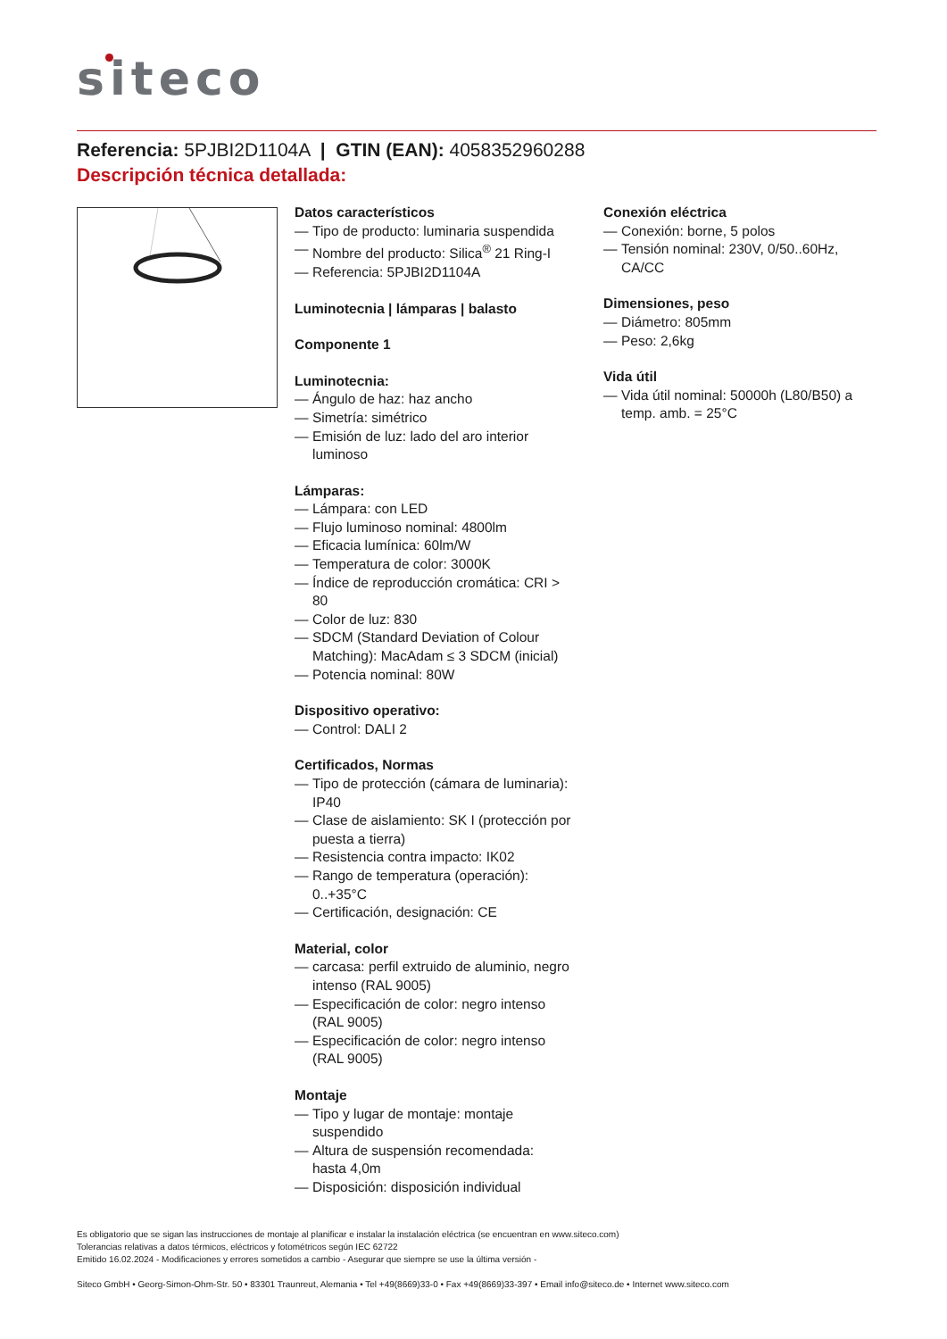siteco
Referencia: 5PJBI2D1104A | GTIN (EAN): 4058352960288
Descripción técnica detallada:
Datos característicos
— Tipo de producto: luminaria suspendida
— Nombre del producto: Silica<sup>®</sup> 21 Ring-I
— Referencia: 5PJBI2D1104A
Luminotecnia | lámparas | balasto
Componente 1
Luminotecnia:
— Ángulo de haz: haz ancho
— Simetría: simétrico
— Emisión de luz: lado del aro interior luminoso
Lámparas:
— Lámpara: con LED
— Flujo luminoso nominal: 4800lm
— Eficacia lumínica: 60lm/W
— Temperatura de color: 3000K
— Índice de reproducción cromática: CRI > 80
— Color de luz: 830
— SDCM (Standard Deviation of Colour Matching): MacAdam ≤ 3 SDCM (inicial)
— Potencia nominal: 80W
Dispositivo operativo:
— Control: DALI 2
Certificados, Normas
— Tipo de protección (cámara de luminaria): IP40
— Clase de aislamiento: SK I (protección por puesta a tierra)
— Resistencia contra impacto: IK02
— Rango de temperatura (operación): 0..+35°C
— Certificación, designación: CE
Material, color
— carcasa: perfil extruido de aluminio, negro intenso (RAL 9005)
— Especificación de color: negro intenso (RAL 9005)
— Especificación de color: negro intenso (RAL 9005)
Montaje
— Tipo y lugar de montaje: montaje suspendido
— Altura de suspensión recomendada: hasta 4,0m
— Disposición: disposición individual
Conexión eléctrica
— Conexión: borne, 5 polos
— Tensión nominal: 230V, 0/50..60Hz, CA/CC
Dimensiones, peso
— Diámetro: 805mm
— Peso: 2,6kg
Vida útil
— Vida útil nominal: 50000h (L80/B50) a temp. amb. = 25°C
Es obligatorio que se sigan las instrucciones de montaje al planificar e instalar la instalación eléctrica (se encuentran en www.siteco.com)
Tolerancias relativas a datos térmicos, eléctricos y fotométricos según IEC 62722
Emitido 16.02.2024 - Modificaciones y errores sometidos a cambio - Asegurar que siempre se use la última versión -
Siteco GmbH • Georg-Simon-Ohm-Str. 50 • 83301 Traunreut, Alemania • Tel +49(8669)33-0 • Fax +49(8669)33-397 • Email info@siteco.de • Internet www.siteco.com